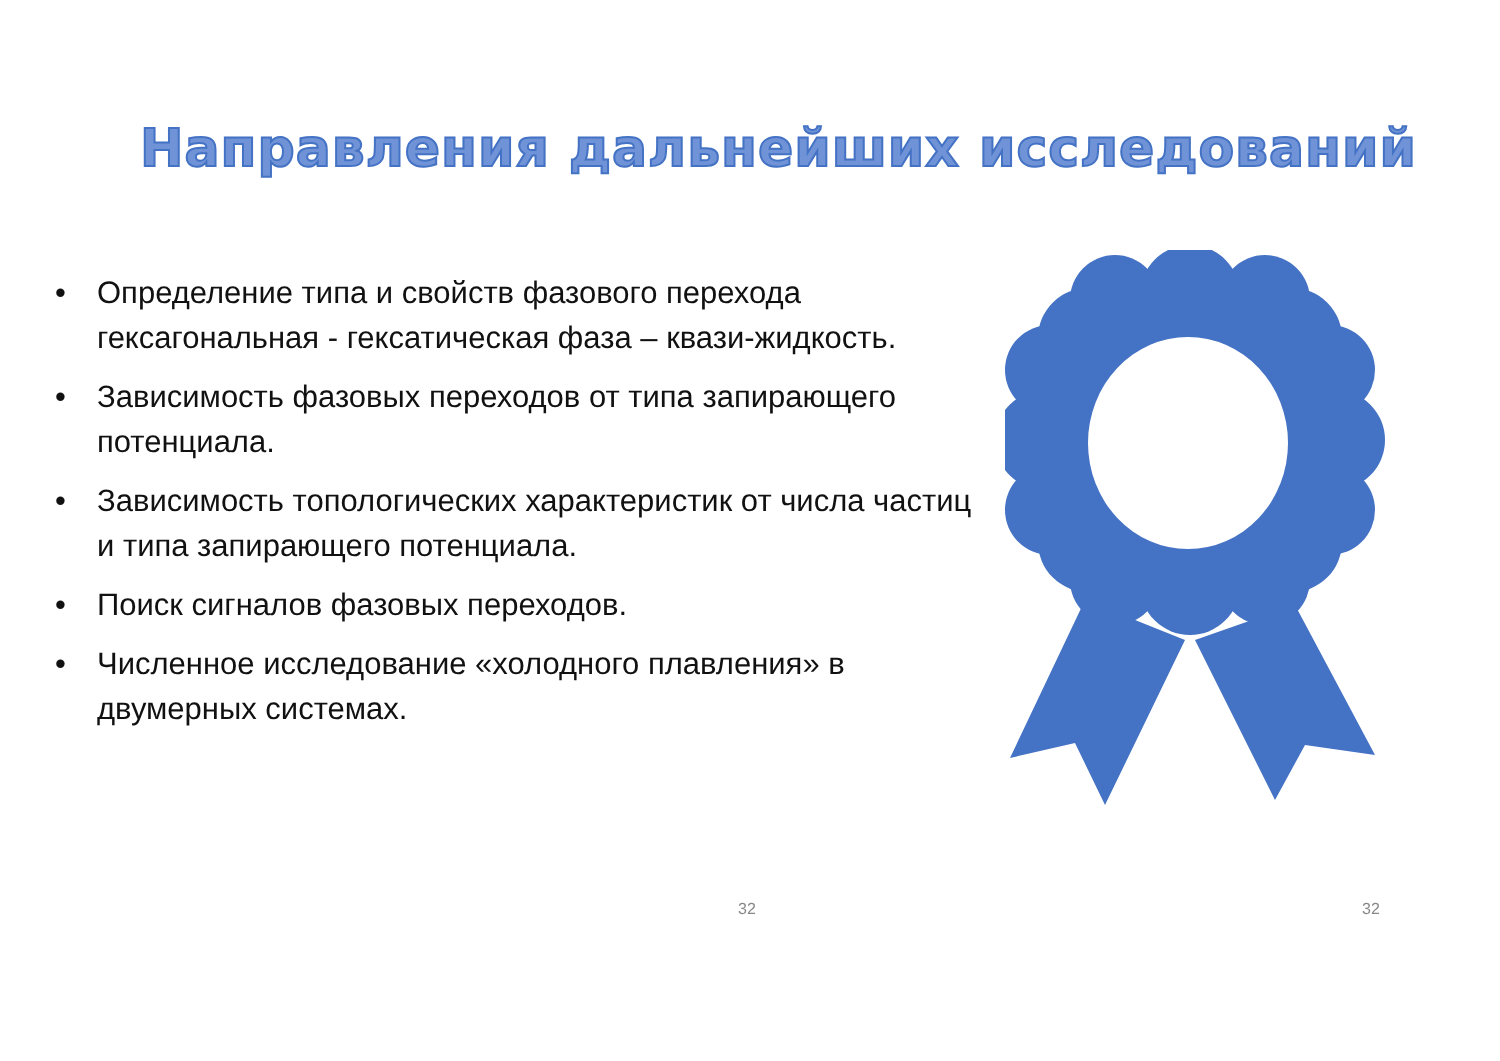Направления дальнейших исследований
• Определение типа и свойств фазового перехода гексагональная - гексатическая фаза – квази-жидкость.
• Зависимость фазовых переходов от типа запирающего потенциала.
• Зависимость топологических характеристик от числа частиц и типа запирающего потенциала.
• Поиск сигналов фазовых переходов.
• Численное исследование «холодного плавления» в двумерных системах.
32 32